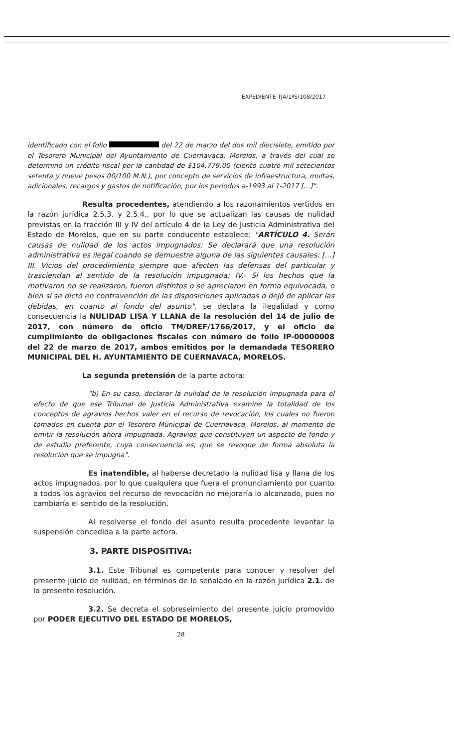EXPEDIENTE TJA/1ªS/108/2017
identificado con el folio del 22 de marzo del dos mil diecisiete, emitido por el Tesorero Municipal del Ayuntamiento de Cuernavaca, Morelos, a través del cual se determinó un crédito fiscal por la cantidad de $104,779.00 (ciento cuatro mil setecientos setenta y nueve pesos 00/100 M.N.), por concepto de servicios de infraestructura, multas, adicionales, recargos y gastos de notificación, por los periodos a-1993 al 1-2017 [...]".
Resulta procedentes, atendiendo a los razonamientos vertidos en la razón jurídica 2.5.3. y 2.5.4., por lo que se actualizan las causas de nulidad previstas en la fracción III y IV del artículo 4 de la Ley de Justicia Administrativa del Estado de Morelos, que en su parte conducente establece: "ARTÍCULO 4. Serán causas de nulidad de los actos impugnados: Se declarará que una resolución administrativa es ilegal cuando se demuestre alguna de las siguientes causales: [...] III. Vicios del procedimiento siempre que afecten las defensas del particular y trasciendan al sentido de la resolución impugnada; IV.- Si los hechos que la motivaron no se realizaron, fueron distintos o se apreciaron en forma equivocada, o bien si se dictó en contravención de las disposiciones aplicadas o dejó de aplicar las debidas, en cuanto al fondo del asunto", se declara la ilegalidad y como consecuencia la NULIDAD LISA Y LLANA de la resolución del 14 de julio de 2017, con número de oficio TM/DREF/1766/2017, y el oficio de cumplimiento de obligaciones fiscales con número de folio IP-00000008 del 22 de marzo de 2017, ambos emitidos por la demandada TESORERO MUNICIPAL DEL H. AYUNTAMIENTO DE CUERNAVACA, MORELOS.
La segunda pretensión de la parte actora:
"b) En su caso, declarar la nulidad de la resolución impugnada para el efecto de que ese Tribunal de Justicia Administrativa examine la totalidad de los conceptos de agravios hechos valer en el recurso de revocación, los cuales no fueron tomados en cuenta por el Tesorero Municipal de Cuernavaca, Morelos, al momento de emitir la resolución ahora impugnada. Agravios que constituyen un aspecto de fondo y de estudio preferente, cuya consecuencia es, que se revoque de forma absoluta la resolución que se impugna".
Es inatendible, al haberse decretado la nulidad lisa y llana de los actos impugnados, por lo que cualquiera que fuera el pronunciamiento por cuanto a todos los agravios del recurso de revocación no mejoraría lo alcanzado, pues no cambiaría el sentido de la resolución.
Al resolverse el fondo del asunto resulta procedente levantar la suspensión concedida a la parte actora.
3. PARTE DISPOSITIVA:
3.1. Este Tribunal es competente para conocer y resolver del presente juicio de nulidad, en términos de lo señalado en la razón jurídica 2.1. de la presente resolución.
3.2. Se decreta el sobreseimiento del presente juicio promovido por PODER EJECUTIVO DEL ESTADO DE MORELOS,
28